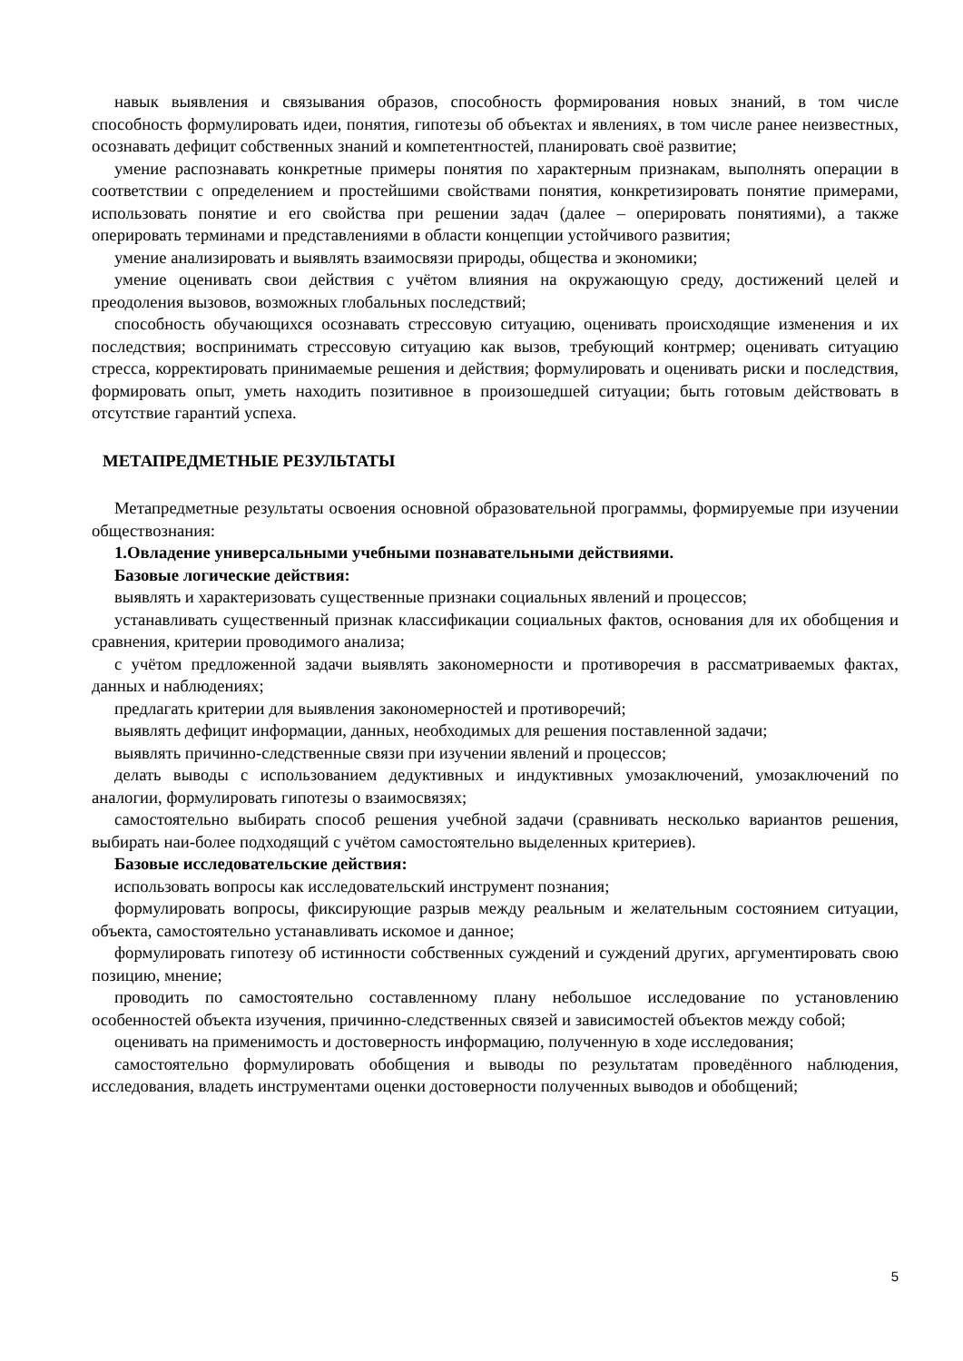навык выявления и связывания образов, способность формирования новых знаний, в том числе способность формулировать идеи, понятия, гипотезы об объектах и явлениях, в том числе ранее неизвестных, осознавать дефицит собственных знаний и компетентностей, планировать своё развитие;
умение распознавать конкретные примеры понятия по характерным признакам, выполнять операции в соответствии с определением и простейшими свойствами понятия, конкретизировать понятие примерами, использовать понятие и его свойства при решении задач (далее – оперировать понятиями), а также оперировать терминами и представлениями в области концепции устойчивого развития;
умение анализировать и выявлять взаимосвязи природы, общества и экономики;
умение оценивать свои действия с учётом влияния на окружающую среду, достижений целей и преодоления вызовов, возможных глобальных последствий;
способность обучающихся осознавать стрессовую ситуацию, оценивать происходящие изменения и их последствия; воспринимать стрессовую ситуацию как вызов, требующий контрмер; оценивать ситуацию стресса, корректировать принимаемые решения и действия; формулировать и оценивать риски и последствия, формировать опыт, уметь находить позитивное в произошедшей ситуации; быть готовым действовать в отсутствие гарантий успеха.
МЕТАПРЕДМЕТНЫЕ РЕЗУЛЬТАТЫ
Метапредметные результаты освоения основной образовательной программы, формируемые при изучении обществознания:
1.Овладение универсальными учебными познавательными действиями.
Базовые логические действия:
выявлять и характеризовать существенные признаки социальных явлений и процессов;
устанавливать существенный признак классификации социальных фактов, основания для их обобщения и сравнения, критерии проводимого анализа;
с учётом предложенной задачи выявлять закономерности и противоречия в рассматриваемых фактах, данных и наблюдениях;
предлагать критерии для выявления закономерностей и противоречий;
выявлять дефицит информации, данных, необходимых для решения поставленной задачи;
выявлять причинно-следственные связи при изучении явлений и процессов;
делать выводы с использованием дедуктивных и индуктивных умозаключений, умозаключений по аналогии, формулировать гипотезы о взаимосвязях;
самостоятельно выбирать способ решения учебной задачи (сравнивать несколько вариантов решения, выбирать наи-более подходящий с учётом самостоятельно выделенных критериев).
Базовые исследовательские действия:
использовать вопросы как исследовательский инструмент познания;
формулировать вопросы, фиксирующие разрыв между реальным и желательным состоянием ситуации, объекта, самостоятельно устанавливать искомое и данное;
формулировать гипотезу об истинности собственных суждений и суждений других, аргументировать свою позицию, мнение;
проводить по самостоятельно составленному плану небольшое исследование по установлению особенностей объекта изучения, причинно-следственных связей и зависимостей объектов между собой;
оценивать на применимость и достоверность информацию, полученную в ходе исследования;
самостоятельно формулировать обобщения и выводы по результатам проведённого наблюдения, исследования, владеть инструментами оценки достоверности полученных выводов и обобщений;
5